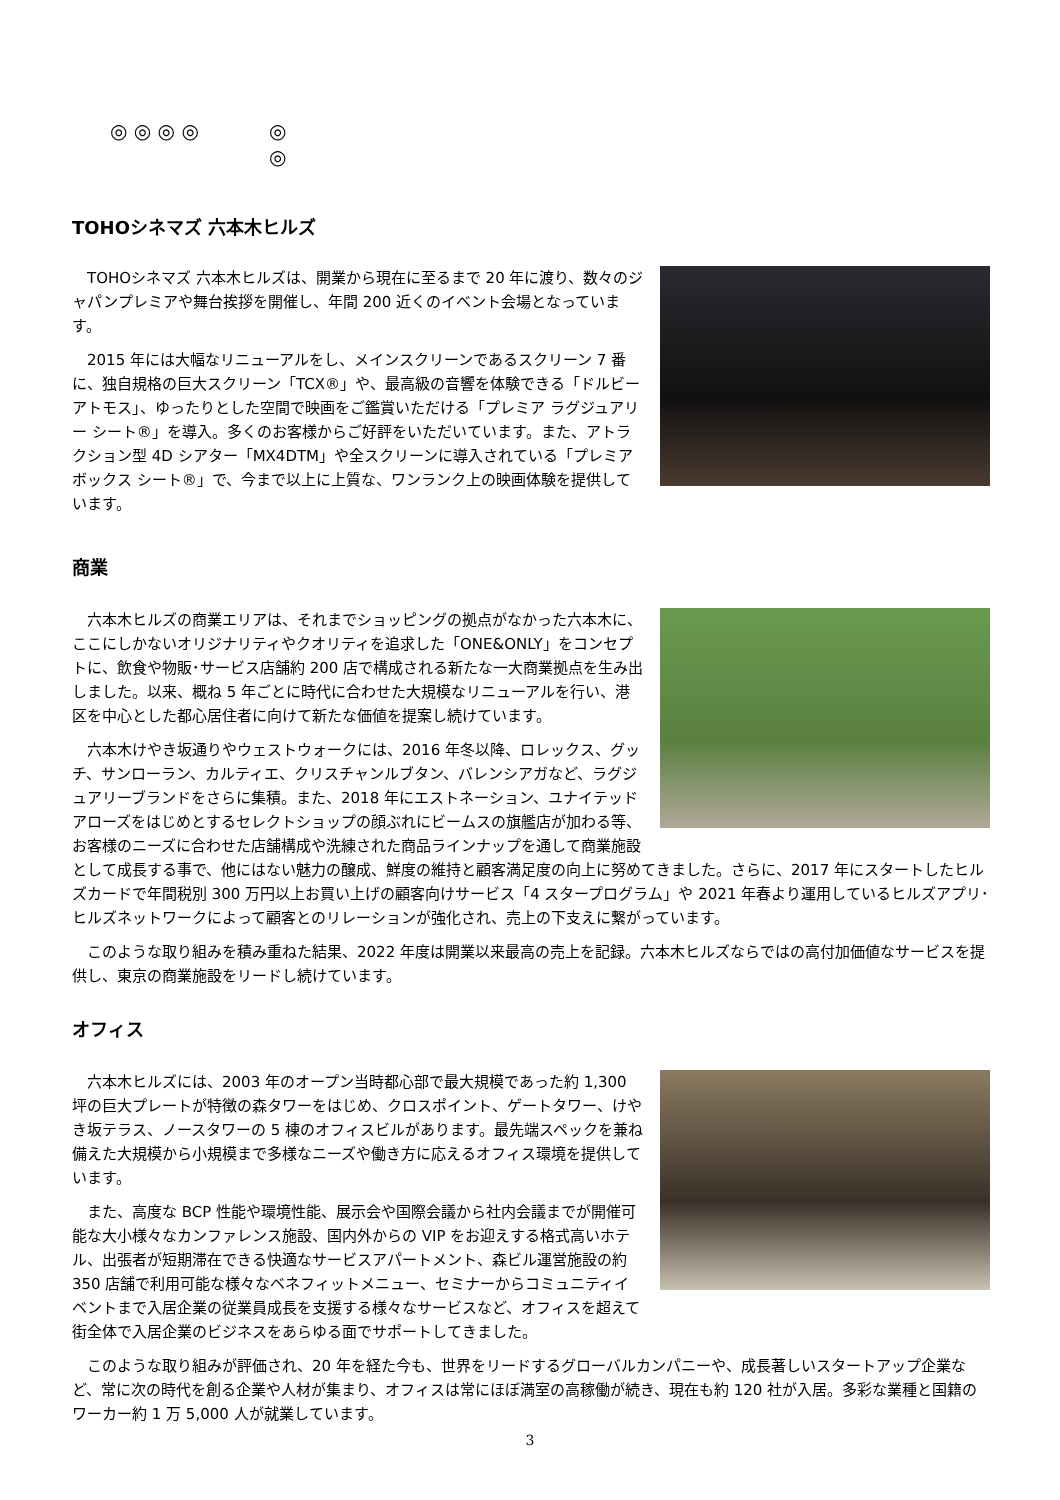◎ ◎ ◎ ◎ ◎
◎
TOHOシネマズ 六本木ヒルズ
TOHOシネマズ 六本木ヒルズは、開業から現在に至るまで 20 年に渡り、数々のジャパンプレミアや舞台挨拶を開催し、年間 200 近くのイベント会場となっています。
2015 年には大幅なリニューアルをし、メインスクリーンであるスクリーン 7 番に、独自規格の巨大スクリーン「TCX®」や、最高級の音響を体験できる「ドルビーアトモス」、ゆったりとした空間で映画をご鑑賞いただける「プレミア ラグジュアリー シート®」を導入。多くのお客様からご好評をいただいています。また、アトラクション型 4D シアター「MX4DTM」や全スクリーンに導入されている「プレミア ボックス シート®」で、今まで以上に上質な、ワンランク上の映画体験を提供しています。
商業
六本木ヒルズの商業エリアは、それまでショッピングの拠点がなかった六本木に、ここにしかないオリジナリティやクオリティを追求した「ONE&ONLY」をコンセプトに、飲食や物販･サービス店舗約 200 店で構成される新たな一大商業拠点を生み出しました。以来、概ね 5 年ごとに時代に合わせた大規模なリニューアルを行い、港区を中心とした都心居住者に向けて新たな価値を提案し続けています。
六本木けやき坂通りやウェストウォークには、2016 年冬以降、ロレックス、グッチ、サンローラン、カルティエ、クリスチャンルブタン、バレンシアガなど、ラグジュアリーブランドをさらに集積。また、2018 年にエストネーション、ユナイテッドアローズをはじめとするセレクトショップの顔ぶれにビームスの旗艦店が加わる等、お客様のニーズに合わせた店舗構成や洗練された商品ラインナップを通して商業施設として成長する事で、他にはない魅力の醸成、鮮度の維持と顧客満足度の向上に努めてきました。さらに、2017 年にスタートしたヒルズカードで年間税別 300 万円以上お買い上げの顧客向けサービス「4 スタープログラム」や 2021 年春より運用しているヒルズアプリ･ヒルズネットワークによって顧客とのリレーションが強化され、売上の下支えに繋がっています。
このような取り組みを積み重ねた結果、2022 年度は開業以来最高の売上を記録。六本木ヒルズならではの高付加価値なサービスを提供し、東京の商業施設をリードし続けています。
オフィス
六本木ヒルズには、2003 年のオープン当時都心部で最大規模であった約 1,300 坪の巨大プレートが特徴の森タワーをはじめ、クロスポイント、ゲートタワー、けやき坂テラス、ノースタワーの 5 棟のオフィスビルがあります。最先端スペックを兼ね備えた大規模から小規模まで多様なニーズや働き方に応えるオフィス環境を提供しています。
また、高度な BCP 性能や環境性能、展示会や国際会議から社内会議までが開催可能な大小様々なカンファレンス施設、国内外からの VIP をお迎えする格式高いホテル、出張者が短期滞在できる快適なサービスアパートメント、森ビル運営施設の約 350 店舗で利用可能な様々なベネフィットメニュー、セミナーからコミュニティイベントまで入居企業の従業員成長を支援する様々なサービスなど、オフィスを超えて街全体で入居企業のビジネスをあらゆる面でサポートしてきました。
このような取り組みが評価され、20 年を経た今も、世界をリードするグローバルカンパニーや、成長著しいスタートアップ企業など、常に次の時代を創る企業や人材が集まり、オフィスは常にほぼ満室の高稼働が続き、現在も約 120 社が入居。多彩な業種と国籍のワーカー約 1 万 5,000 人が就業しています。
3